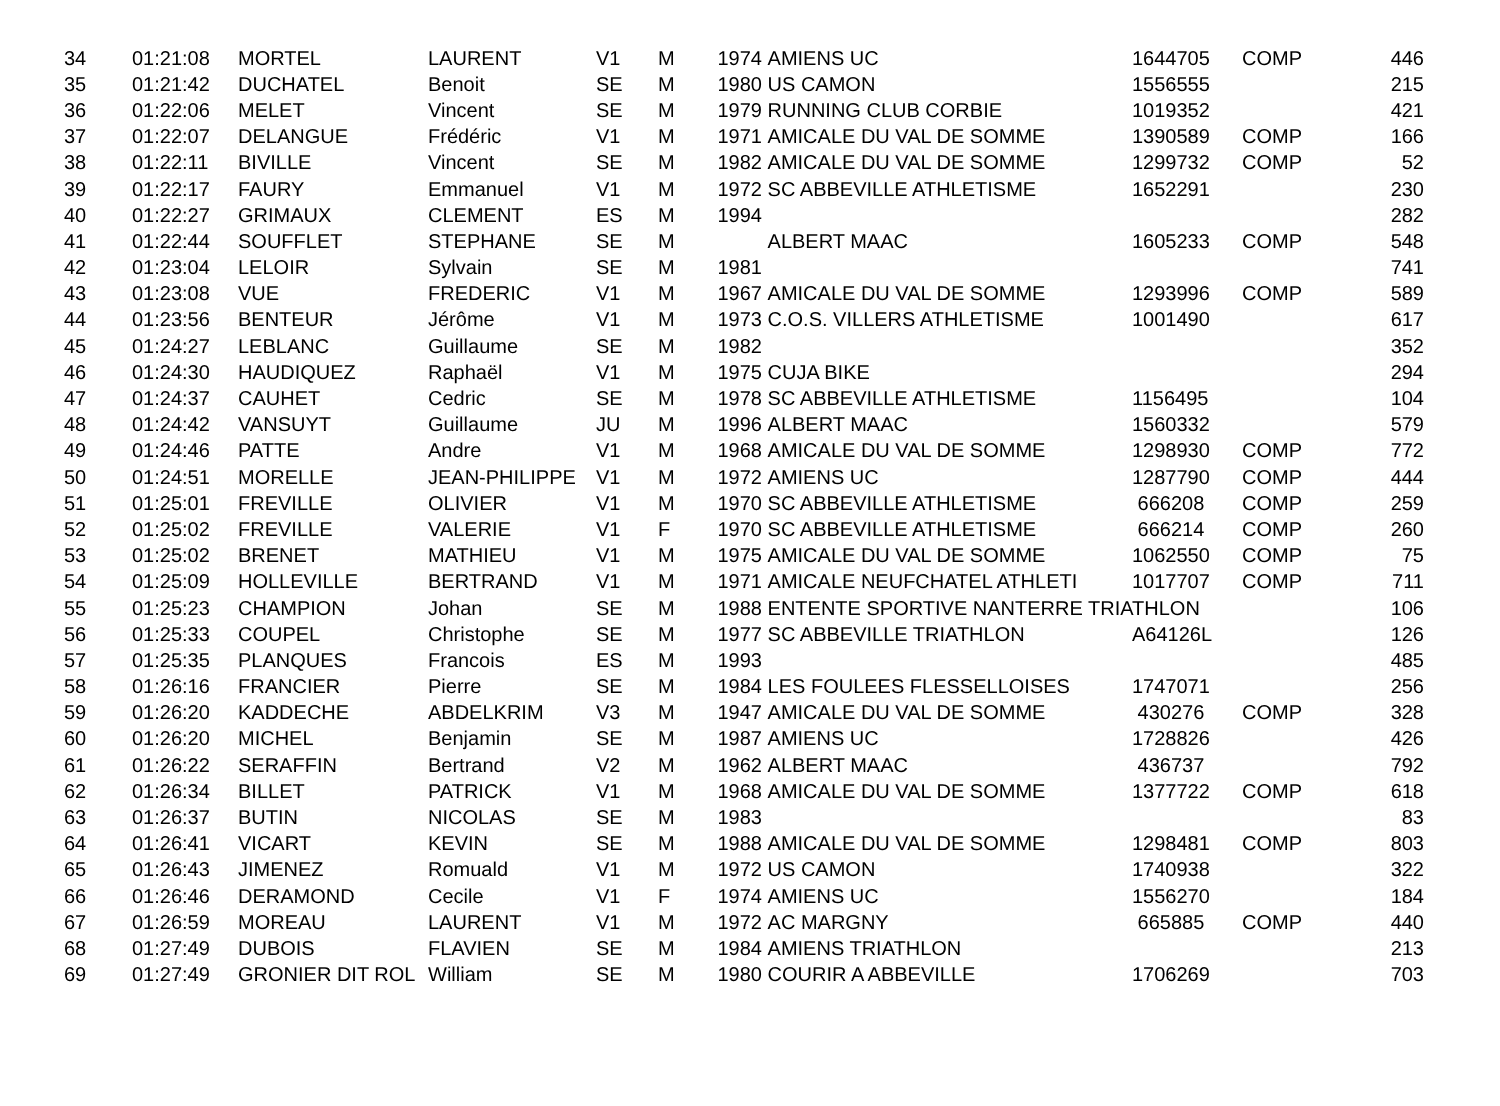| 34 | 01:21:08 | MORTEL | LAURENT | V1 | M | 1974 | AMIENS UC | 1644705 | COMP | 446 |
| 35 | 01:21:42 | DUCHATEL | Benoit | SE | M | 1980 | US CAMON | 1556555 | | 215 |
| 36 | 01:22:06 | MELET | Vincent | SE | M | 1979 | RUNNING CLUB CORBIE | 1019352 | | 421 |
| 37 | 01:22:07 | DELANGUE | Frédéric | V1 | M | 1971 | AMICALE DU VAL DE SOMME | 1390589 | COMP | 166 |
| 38 | 01:22:11 | BIVILLE | Vincent | SE | M | 1982 | AMICALE DU VAL DE SOMME | 1299732 | COMP | 52 |
| 39 | 01:22:17 | FAURY | Emmanuel | V1 | M | 1972 | SC ABBEVILLE ATHLETISME | 1652291 | | 230 |
| 40 | 01:22:27 | GRIMAUX | CLEMENT | ES | M | 1994 | | | | 282 |
| 41 | 01:22:44 | SOUFFLET | STEPHANE | SE | M | | ALBERT MAAC | 1605233 | COMP | 548 |
| 42 | 01:23:04 | LELOIR | Sylvain | SE | M | 1981 | | | | 741 |
| 43 | 01:23:08 | VUE | FREDERIC | V1 | M | 1967 | AMICALE DU VAL DE SOMME | 1293996 | COMP | 589 |
| 44 | 01:23:56 | BENTEUR | Jérôme | V1 | M | 1973 | C.O.S. VILLERS ATHLETISME | 1001490 | | 617 |
| 45 | 01:24:27 | LEBLANC | Guillaume | SE | M | 1982 | | | | 352 |
| 46 | 01:24:30 | HAUDIQUEZ | Raphaël | V1 | M | 1975 | CUJA BIKE | | | 294 |
| 47 | 01:24:37 | CAUHET | Cedric | SE | M | 1978 | SC ABBEVILLE ATHLETISME | 1156495 | | 104 |
| 48 | 01:24:42 | VANSUYT | Guillaume | JU | M | 1996 | ALBERT MAAC | 1560332 | | 579 |
| 49 | 01:24:46 | PATTE | Andre | V1 | M | 1968 | AMICALE DU VAL DE SOMME | 1298930 | COMP | 772 |
| 50 | 01:24:51 | MORELLE | JEAN-PHILIPPE | V1 | M | 1972 | AMIENS UC | 1287790 | COMP | 444 |
| 51 | 01:25:01 | FREVILLE | OLIVIER | V1 | M | 1970 | SC ABBEVILLE ATHLETISME | 666208 | COMP | 259 |
| 52 | 01:25:02 | FREVILLE | VALERIE | V1 | F | 1970 | SC ABBEVILLE ATHLETISME | 666214 | COMP | 260 |
| 53 | 01:25:02 | BRENET | MATHIEU | V1 | M | 1975 | AMICALE DU VAL DE SOMME | 1062550 | COMP | 75 |
| 54 | 01:25:09 | HOLLEVILLE | BERTRAND | V1 | M | 1971 | AMICALE NEUFCHATEL ATHLETI | 1017707 | COMP | 711 |
| 55 | 01:25:23 | CHAMPION | Johan | SE | M | 1988 | ENTENTE SPORTIVE NANTERRE TRIATHLON | | | 106 |
| 56 | 01:25:33 | COUPEL | Christophe | SE | M | 1977 | SC ABBEVILLE TRIATHLON | A64126L | | 126 |
| 57 | 01:25:35 | PLANQUES | Francois | ES | M | 1993 | | | | 485 |
| 58 | 01:26:16 | FRANCIER | Pierre | SE | M | 1984 | LES FOULEES FLESSELLOISES | 1747071 | | 256 |
| 59 | 01:26:20 | KADDECHE | ABDELKRIM | V3 | M | 1947 | AMICALE DU VAL DE SOMME | 430276 | COMP | 328 |
| 60 | 01:26:20 | MICHEL | Benjamin | SE | M | 1987 | AMIENS UC | 1728826 | | 426 |
| 61 | 01:26:22 | SERAFFIN | Bertrand | V2 | M | 1962 | ALBERT MAAC | 436737 | | 792 |
| 62 | 01:26:34 | BILLET | PATRICK | V1 | M | 1968 | AMICALE DU VAL DE SOMME | 1377722 | COMP | 618 |
| 63 | 01:26:37 | BUTIN | NICOLAS | SE | M | 1983 | | | | 83 |
| 64 | 01:26:41 | VICART | KEVIN | SE | M | 1988 | AMICALE DU VAL DE SOMME | 1298481 | COMP | 803 |
| 65 | 01:26:43 | JIMENEZ | Romuald | V1 | M | 1972 | US CAMON | 1740938 | | 322 |
| 66 | 01:26:46 | DERAMOND | Cecile | V1 | F | 1974 | AMIENS UC | 1556270 | | 184 |
| 67 | 01:26:59 | MOREAU | LAURENT | V1 | M | 1972 | AC MARGNY | 665885 | COMP | 440 |
| 68 | 01:27:49 | DUBOIS | FLAVIEN | SE | M | 1984 | AMIENS TRIATHLON | | | 213 |
| 69 | 01:27:49 | GRONIER DIT ROL | William | SE | M | 1980 | COURIR A ABBEVILLE | 1706269 | | 703 |